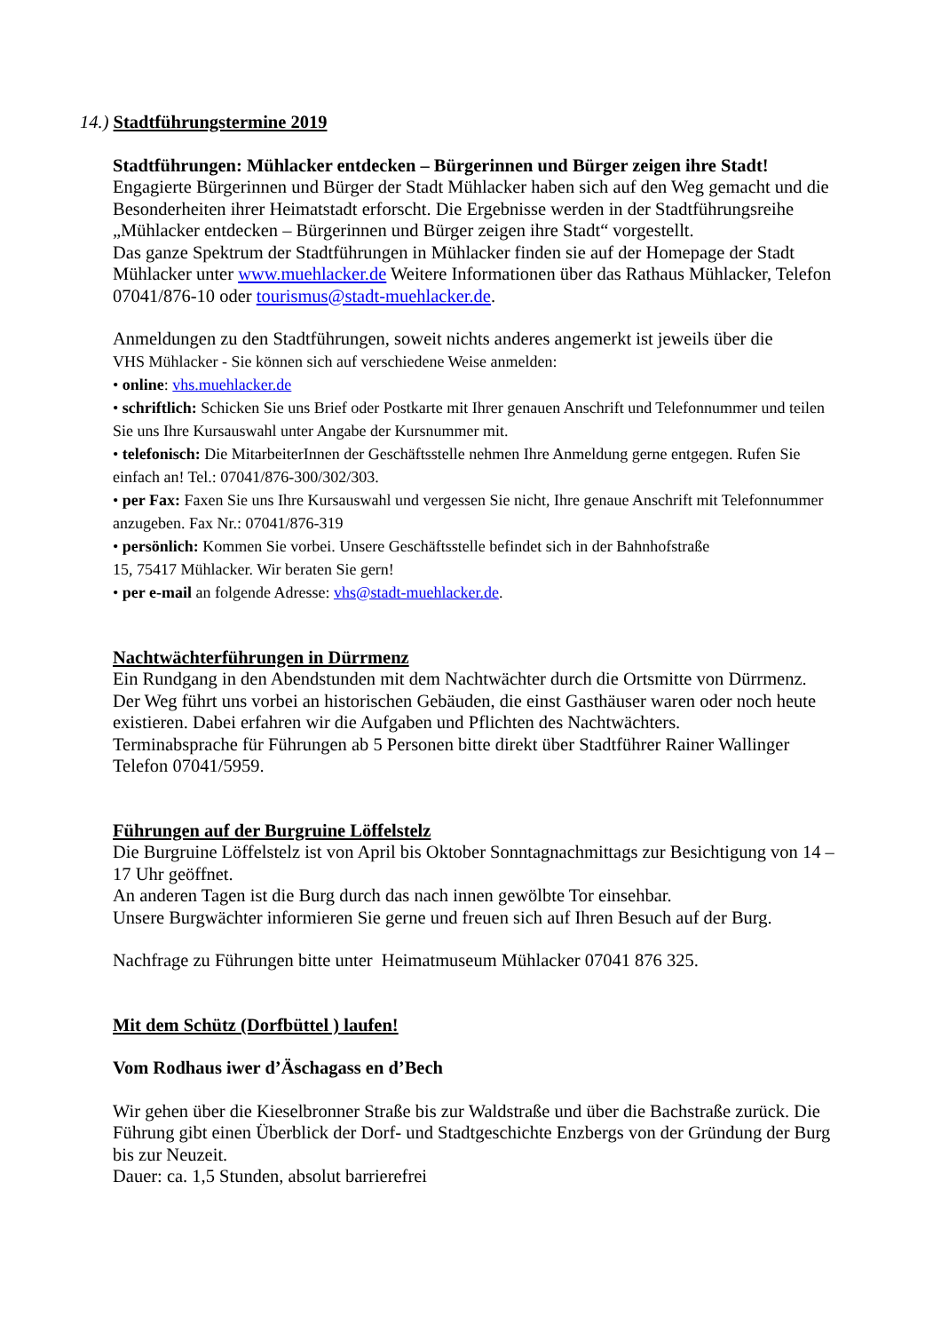14.) Stadtführungstermine 2019
Stadtführungen: Mühlacker entdecken – Bürgerinnen und Bürger zeigen ihre Stadt!
Engagierte Bürgerinnen und Bürger der Stadt Mühlacker haben sich auf den Weg gemacht und die Besonderheiten ihrer Heimatstadt erforscht. Die Ergebnisse werden in der Stadtführungsreihe „Mühlacker entdecken – Bürgerinnen und Bürger zeigen ihre Stadt“ vorgestellt.
Das ganze Spektrum der Stadtführungen in Mühlacker finden sie auf der Homepage der Stadt Mühlacker unter www.muehlacker.de Weitere Informationen über das Rathaus Mühlacker, Telefon 07041/876-10 oder tourismus@stadt-muehlacker.de.
Anmeldungen zu den Stadtführungen, soweit nichts anderes angemerkt ist jeweils über die
VHS Mühlacker - Sie können sich auf verschiedene Weise anmelden:
• online: vhs.muehlacker.de
• schriftlich: Schicken Sie uns Brief oder Postkarte mit Ihrer genauen Anschrift und Telefonnummer und teilen Sie uns Ihre Kursauswahl unter Angabe der Kursnummer mit.
• telefonisch: Die MitarbeiterInnen der Geschäftsstelle nehmen Ihre Anmeldung gerne entgegen. Rufen Sie einfach an! Tel.: 07041/876-300/302/303.
• per Fax: Faxen Sie uns Ihre Kursauswahl und vergessen Sie nicht, Ihre genaue Anschrift mit Telefonnummer anzugeben. Fax Nr.: 07041/876-319
• persönlich: Kommen Sie vorbei. Unsere Geschäftsstelle befindet sich in der Bahnhofstraße
15, 75417 Mühlacker. Wir beraten Sie gern!
• per e-mail an folgende Adresse: vhs@stadt-muehlacker.de.
Nachtwächterführungen in Dürrmenz
Ein Rundgang in den Abendstunden mit dem Nachtwächter durch die Ortsmitte von Dürrmenz. Der Weg führt uns vorbei an historischen Gebäuden, die einst Gasthäuser waren oder noch heute existieren. Dabei erfahren wir die Aufgaben und Pflichten des Nachtwächters.
Terminabsprache für Führungen ab 5 Personen bitte direkt über Stadtführer Rainer Wallinger Telefon 07041/5959.
Führungen auf der Burgruine Löffelstelz
Die Burgruine Löffelstelz ist von April bis Oktober Sonntagnachmittags zur Besichtigung von 14 – 17 Uhr geöffnet.
An anderen Tagen ist die Burg durch das nach innen gewölbte Tor einsehbar.
Unsere Burgwächter informieren Sie gerne und freuen sich auf Ihren Besuch auf der Burg.
Nachfrage zu Führungen bitte unter Heimatmuseum Mühlacker 07041 876 325.
Mit dem Schütz (Dorfbüttel ) laufen!
Vom Rodhaus iwer d’Äschagass en d’Bech
Wir gehen über die Kieselbronner Straße bis zur Waldstraße und über die Bachstraße zurück. Die Führung gibt einen Überblick der Dorf- und Stadtgeschichte Enzbergs von der Gründung der Burg bis zur Neuzeit.
Dauer: ca. 1,5 Stunden, absolut barrierefrei